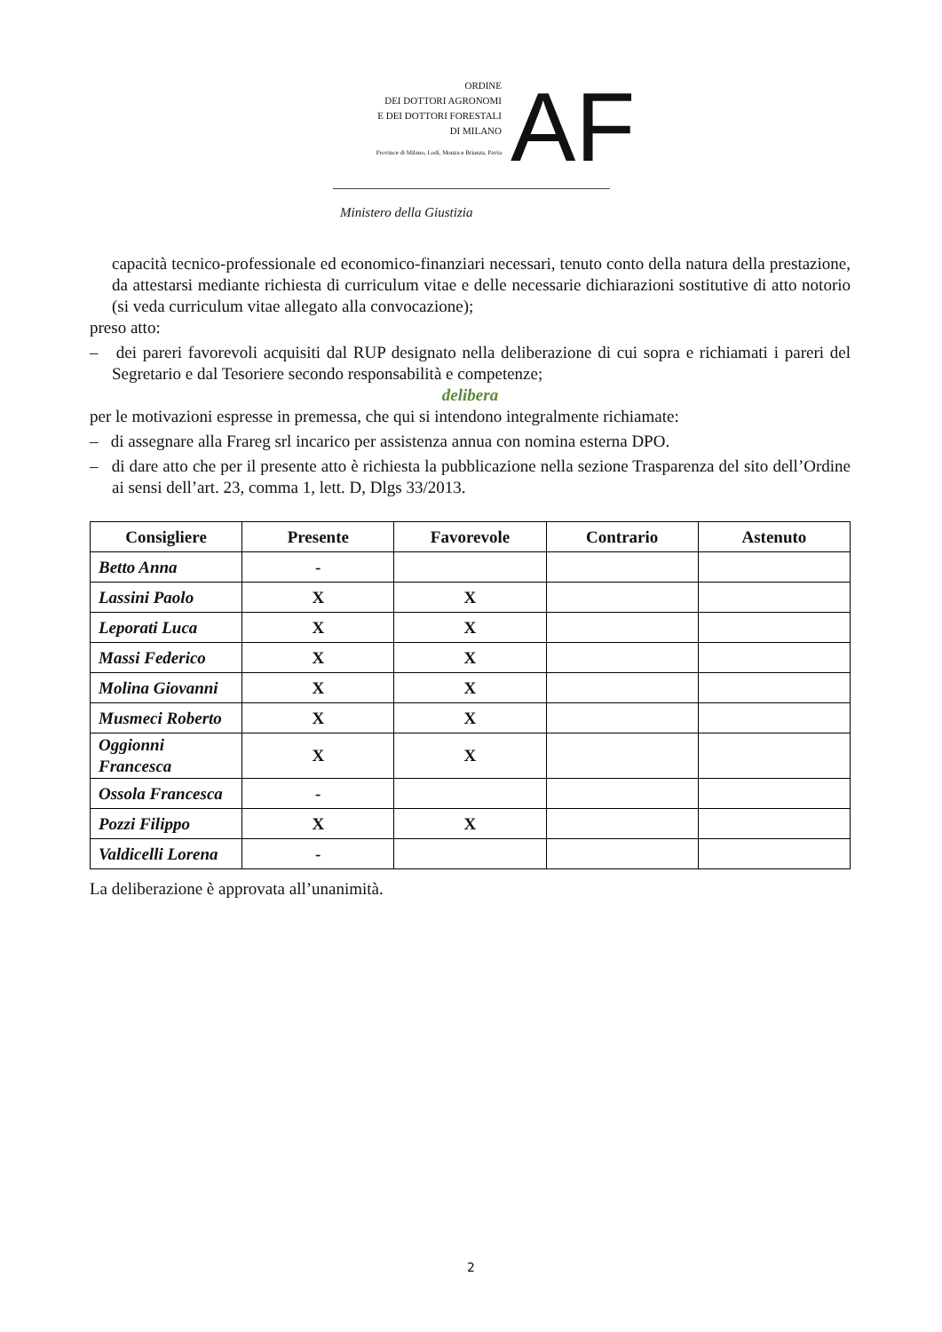ORDINE
DEI DOTTORI AGRONOMI
E DEI DOTTORI FORESTALI
DI MILANO
Province di Milano, Lodi, Monza e Brianza, Pavia
AF
Ministero della Giustizia
capacità tecnico-professionale ed economico-finanziari necessari, tenuto conto della natura della prestazione, da attestarsi mediante richiesta di curriculum vitae e delle necessarie dichiarazioni sostitutive di atto notorio (si veda curriculum vitae allegato alla convocazione);
preso atto:
– dei pareri favorevoli acquisiti dal RUP designato nella deliberazione di cui sopra e richiamati i pareri del Segretario e dal Tesoriere secondo responsabilità e competenze;
delibera
per le motivazioni espresse in premessa, che qui si intendono integralmente richiamate:
– di assegnare alla Frareg srl incarico per assistenza annua con nomina esterna DPO.
– di dare atto che per il presente atto è richiesta la pubblicazione nella sezione Trasparenza del sito dell’Ordine ai sensi dell’art. 23, comma 1, lett. D, Dlgs 33/2013.
| Consigliere | Presente | Favorevole | Contrario | Astenuto |
| --- | --- | --- | --- | --- |
| Betto Anna | - | | | |
| Lassini Paolo | X | X | | |
| Leporati Luca | X | X | | |
| Massi Federico | X | X | | |
| Molina Giovanni | X | X | | |
| Musmeci Roberto | X | X | | |
| Oggionni Francesca | X | X | | |
| Ossola Francesca | - | | | |
| Pozzi Filippo | X | X | | |
| Valdicelli Lorena | - | | | |
La deliberazione è approvata all’unanimità.
2